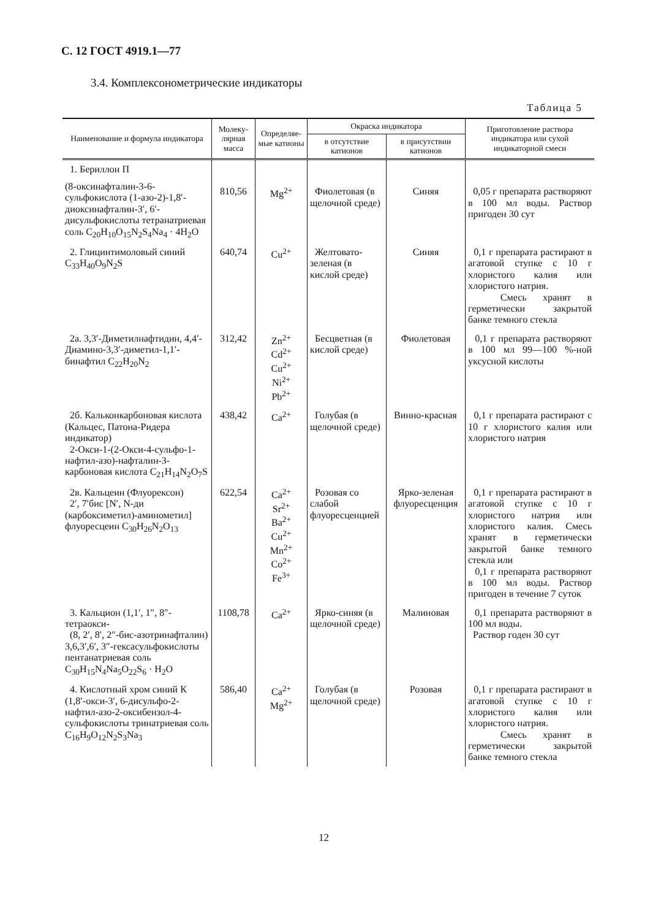С. 12 ГОСТ 4919.1—77
3.4. Комплексонометрические индикаторы
Таблица 5
| Наименование и формула индикатора | Молеку-лярная масса | Определяе-мые катионы | Окраска индикатора | | Приготовление раствора индикатора или сухой индикаторной смеси |
| --- | --- | --- | --- | --- | --- |
| | | | в отсутствие катионов | в присутствии катионов | |
| 1. Бериллон П (8-оксинафталин-3-6-сульфокислота (1-азо-2)-1,8′-диоксинафталин-3′, 6′-дисульфокислоты тетранатриевая соль C<sub>20</sub>H<sub>10</sub>O<sub>15</sub>N<sub>2</sub>S<sub>4</sub>Na<sub>4</sub> · 4H<sub>2</sub>O | 810,56 | Mg<sup>2+</sup> | Фиолетовая (в щелочной среде) | Синяя | 0,05 г препарата растворяют в 100 мл воды. Раствор пригоден 30 сут |
| 2. Глицинтимоловый синий C<sub>33</sub>H<sub>40</sub>O<sub>9</sub>N<sub>2</sub>S | 640,74 | Cu<sup>2+</sup> | Желтовато-зеленая (в кислой среде) | Синяя | 0,1 г препарата растирают в агатовой ступке с 10 г хлористого калия или хлористого натрия. Смесь хранят в герметически закрытой банке темного стекла |
| 2а. 3,3′-Диметилнафтидин, 4,4′-Диамино-3,3′-диметил-1,1′-бинафтил C<sub>22</sub>H<sub>20</sub>N<sub>2</sub> | 312,42 | Zn<sup>2+</sup> Cd<sup>2+</sup> Cu<sup>2+</sup> Ni<sup>2+</sup> Pb<sup>2+</sup> | Бесцветная (в кислой среде) | Фиолетовая | 0,1 г препарата растворяют в 100 мл 99—100 %-ной уксусной кислоты |
| 2б. Кальконкарбоновая кислота (Кальцес, Патона-Ридера индикатор) 2-Окси-1-(2-Окси-4-сульфо-1-нафтил-азо)-нафталин-3-карбоновая кислота C<sub>21</sub>H<sub>14</sub>N<sub>2</sub>O<sub>7</sub>S | 438,42 | Ca<sup>2+</sup> | Голубая (в щелочной среде) | Винно-красная | 0,1 г препарата растирают с 10 г хлористого калия или хлористого натрия |
| 2в. Кальцеин (Флуорексон) 2′, 7′бис [N′, N-ди (карбоксиметил)-аминометил] флуоресцеин C<sub>30</sub>H<sub>26</sub>N<sub>2</sub>O<sub>13</sub> | 622,54 | Ca<sup>2+</sup> Sr<sup>2+</sup> Ba<sup>2+</sup> Cu<sup>2+</sup> Mn<sup>2+</sup> Co<sup>2+</sup> Fe<sup>3+</sup> | Розовая со слабой флуоресценцией | Ярко-зеленая флуоресценция | 0,1 г препарата растирают в агатовой ступке с 10 г хлористого натрия или хлористого калия. Смесь хранят в герметически закрытой банке темного стекла или 0,1 г препарата растворяют в 100 мл воды. Раствор пригоден в течение 7 суток |
| 3. Кальцион (1,1′, 1″, 8″-тетраокси- (8, 2′, 8′, 2″-бис-азотринафталин) 3,6,3′,6′, 3″-гексасульфокислоты пентанатриевая соль C<sub>30</sub>H<sub>15</sub>N<sub>4</sub>Na<sub>5</sub>O<sub>22</sub>S<sub>6</sub> · H<sub>2</sub>O | 1108,78 | Ca<sup>2+</sup> | Ярко-синяя (в щелочной среде) | Малиновая | 0,1 препарата растворяют в 100 мл воды. Раствор годен 30 сут |
| 4. Кислотный хром синий К (1,8′-окси-3′, 6-дисульфо-2-нафтил-азо-2-оксибензол-4-сульфокислоты тринатриевая соль C<sub>16</sub>H<sub>9</sub>O<sub>12</sub>N<sub>2</sub>S<sub>3</sub>Na<sub>3</sub> | 586,40 | Ca<sup>2+</sup> Mg<sup>2+</sup> | Голубая (в щелочной среде) | Розовая | 0,1 г препарата растирают в агатовой ступке с 10 г хлористого калия или хлористого натрия. Смесь хранят в герметически закрытой банке темного стекла |
12